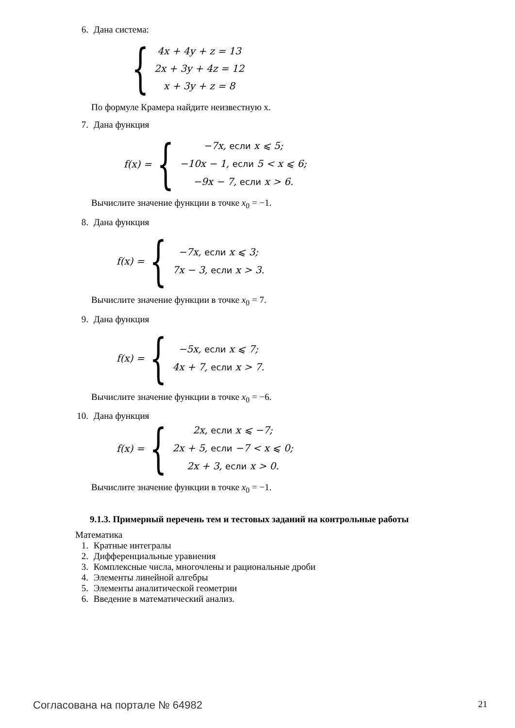6. Дана система:
{
4x + 4y + z = 13
2x + 3y + 4z = 12
x + 3y + z = 8
По формуле Крамера найдите неизвестную x.
7. Дана функция
f(x) =
{
−7x, если x ⩽ 5;
−10x − 1, если 5 < x ⩽ 6;
−9x − 7, если x > 6.
Вычислите значение функции в точке x<sub>0</sub> = −1.
8. Дана функция
f(x) =
{
−7x, если x ⩽ 3;
7x − 3, если x > 3.
Вычислите значение функции в точке x<sub>0</sub> = 7.
9. Дана функция
f(x) =
{
−5x, если x ⩽ 7;
4x + 7, если x > 7.
Вычислите значение функции в точке x<sub>0</sub> = −6.
10. Дана функция
f(x) =
{
2x, если x ⩽ −7;
2x + 5, если −7 < x ⩽ 0;
2x + 3, если x > 0.
Вычислите значение функции в точке x<sub>0</sub> = −1.
9.1.3. Примерный перечень тем и тестовых заданий на контрольные работы
Математика
1. Кратные интегралы
2. Дифференциальные уравнения
3. Комплексные числа, многочлены и рациональные дроби
4. Элементы линейной алгебры
5. Элементы аналитической геометрии
6. Введение в математический анализ.
Согласована на портале № 64982 21